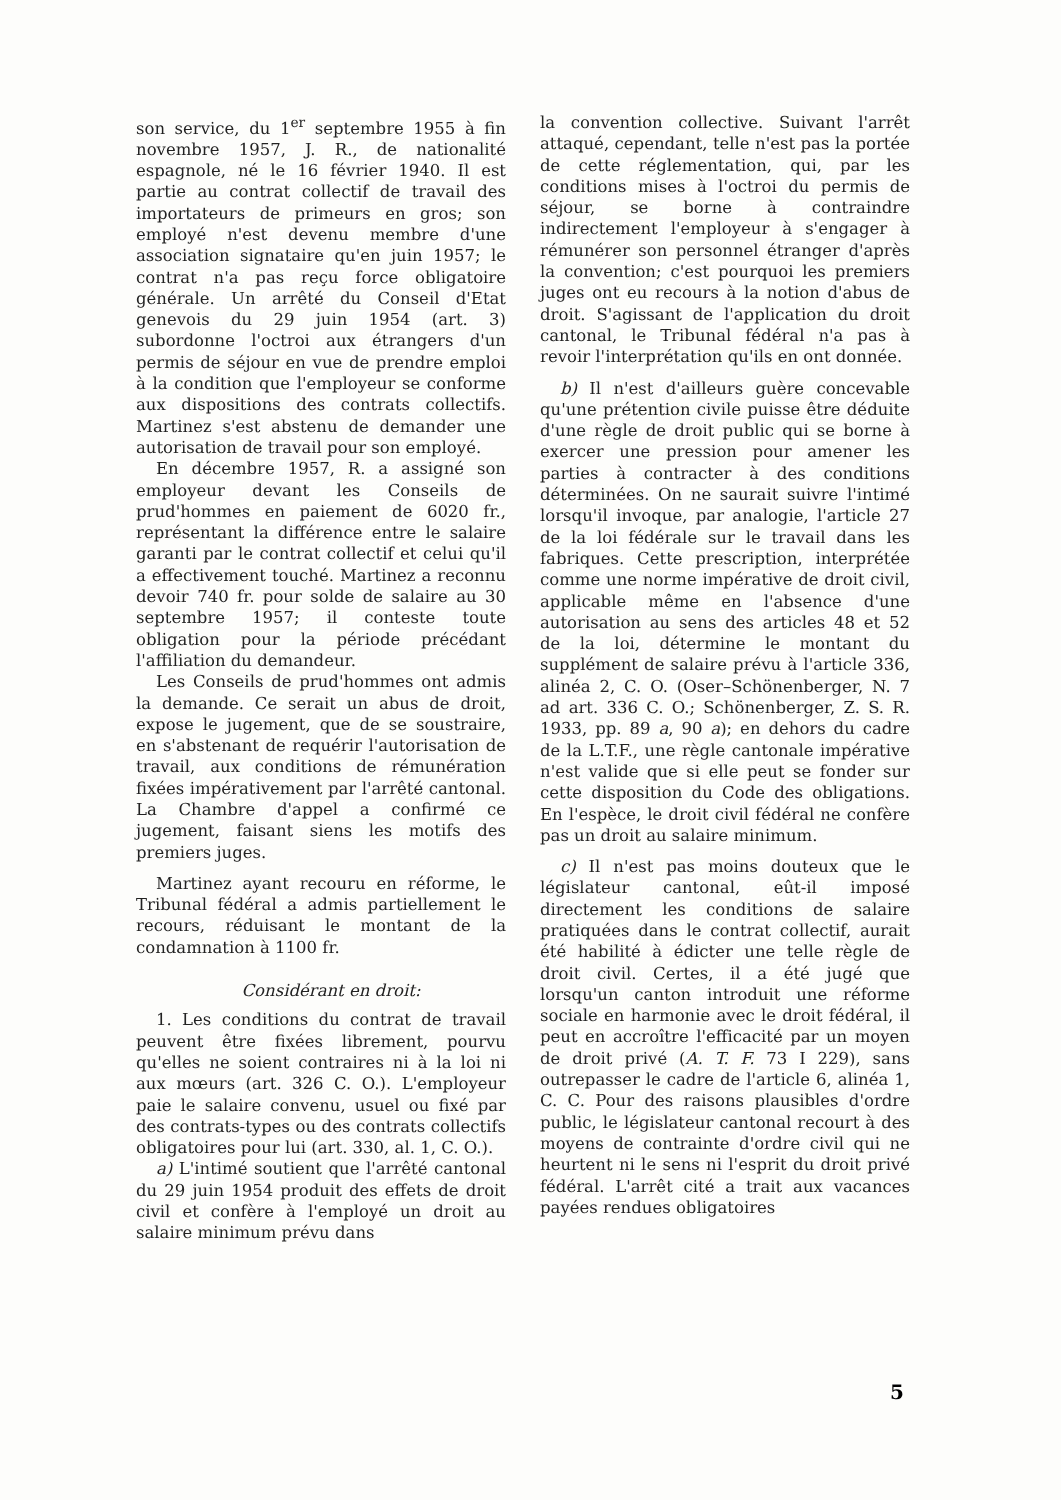son service, du 1<sup>er</sup> septembre 1955 à fin novembre 1957, J. R., de nationalité espagnole, né le 16 février 1940. Il est partie au contrat collectif de travail des importateurs de primeurs en gros; son employé n'est devenu membre d'une association signataire qu'en juin 1957; le contrat n'a pas reçu force obligatoire générale. Un arrêté du Conseil d'Etat genevois du 29 juin 1954 (art. 3) subordonne l'octroi aux étrangers d'un permis de séjour en vue de prendre emploi à la condition que l'employeur se conforme aux dispositions des contrats collectifs. Martinez s'est abstenu de demander une autorisation de travail pour son employé.
En décembre 1957, R. a assigné son employeur devant les Conseils de prud'hommes en paiement de 6020 fr., représentant la différence entre le salaire garanti par le contrat collectif et celui qu'il a effectivement touché. Martinez a reconnu devoir 740 fr. pour solde de salaire au 30 septembre 1957; il conteste toute obligation pour la période précédant l'affiliation du demandeur.
Les Conseils de prud'hommes ont admis la demande. Ce serait un abus de droit, expose le jugement, que de se soustraire, en s'abstenant de requérir l'autorisation de travail, aux conditions de rémunération fixées impérativement par l'arrêté cantonal. La Chambre d'appel a confirmé ce jugement, faisant siens les motifs des premiers juges.
Martinez ayant recouru en réforme, le Tribunal fédéral a admis partiellement le recours, réduisant le montant de la condamnation à 1100 fr.
Considérant en droit:
1. Les conditions du contrat de travail peuvent être fixées librement, pourvu qu'elles ne soient contraires ni à la loi ni aux mœurs (art. 326 C. O.). L'employeur paie le salaire convenu, usuel ou fixé par des contrats-types ou des contrats collectifs obligatoires pour lui (art. 330, al. 1, C. O.).
a) L'intimé soutient que l'arrêté cantonal du 29 juin 1954 produit des effets de droit civil et confère à l'employé un droit au salaire minimum prévu dans
la convention collective. Suivant l'arrêt attaqué, cependant, telle n'est pas la portée de cette réglementation, qui, par les conditions mises à l'octroi du permis de séjour, se borne à contraindre indirectement l'employeur à s'engager à rémunérer son personnel étranger d'après la convention; c'est pourquoi les premiers juges ont eu recours à la notion d'abus de droit. S'agissant de l'application du droit cantonal, le Tribunal fédéral n'a pas à revoir l'interprétation qu'ils en ont donnée.
b) Il n'est d'ailleurs guère concevable qu'une prétention civile puisse être déduite d'une règle de droit public qui se borne à exercer une pression pour amener les parties à contracter à des conditions déterminées. On ne saurait suivre l'intimé lorsqu'il invoque, par analogie, l'article 27 de la loi fédérale sur le travail dans les fabriques. Cette prescription, interprétée comme une norme impérative de droit civil, applicable même en l'absence d'une autorisation au sens des articles 48 et 52 de la loi, détermine le montant du supplément de salaire prévu à l'article 336, alinéa 2, C. O. (Oser–Schönenberger, N. 7 ad art. 336 C. O.; Schönenberger, Z. S. R. 1933, pp. 89 a, 90 a); en dehors du cadre de la L.T.F., une règle cantonale impérative n'est valide que si elle peut se fonder sur cette disposition du Code des obligations. En l'espèce, le droit civil fédéral ne confère pas un droit au salaire minimum.
c) Il n'est pas moins douteux que le législateur cantonal, eût-il imposé directement les conditions de salaire pratiquées dans le contrat collectif, aurait été habilité à édicter une telle règle de droit civil. Certes, il a été jugé que lorsqu'un canton introduit une réforme sociale en harmonie avec le droit fédéral, il peut en accroître l'efficacité par un moyen de droit privé (A. T. F. 73 I 229), sans outrepasser le cadre de l'article 6, alinéa 1, C. C. Pour des raisons plausibles d'ordre public, le législateur cantonal recourt à des moyens de contrainte d'ordre civil qui ne heurtent ni le sens ni l'esprit du droit privé fédéral. L'arrêt cité a trait aux vacances payées rendues obligatoires
5